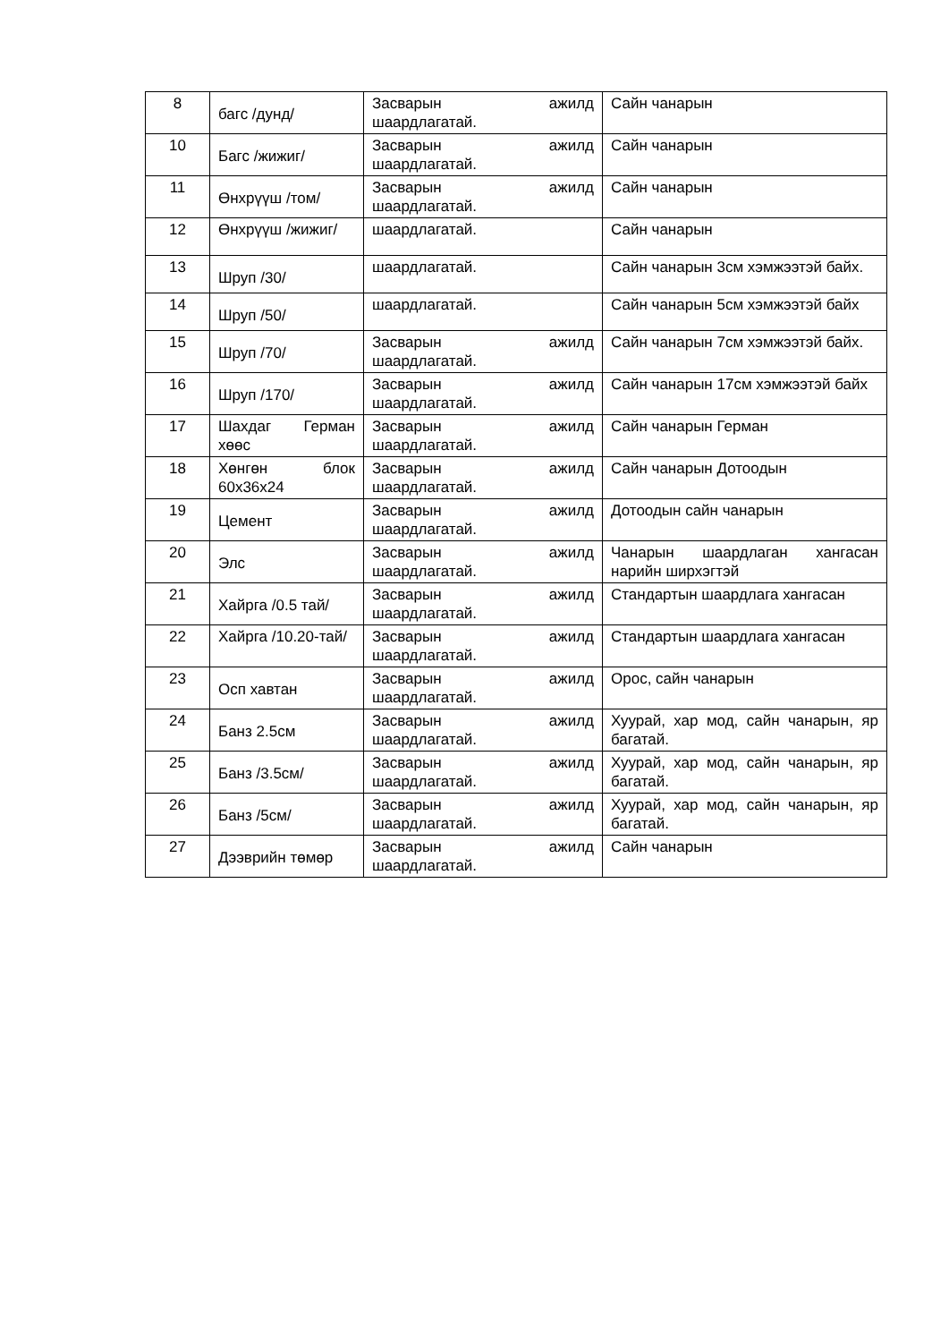| 8 | багс /дунд/ | Засварын ажилд шаардлагатай. | Сайн чанарын |
| 10 | Багс /жижиг/ | Засварын ажилд шаардлагатай. | Сайн чанарын |
| 11 | Өнхрүүш /том/ | Засварын ажилд шаардлагатай. | Сайн чанарын |
| 12 | Өнхрүүш /жижиг/ | шаардлагатай. | Сайн чанарын |
| 13 | Шруп /30/ | шаардлагатай. | Сайн чанарын 3см хэмжээтэй байх. |
| 14 | Шруп /50/ | шаардлагатай. | Сайн чанарын 5см хэмжээтэй байх |
| 15 | Шруп /70/ | Засварын ажилд шаардлагатай. | Сайн чанарын 7см хэмжээтэй байх. |
| 16 | Шруп /170/ | Засварын ажилд шаардлагатай. | Сайн чанарын 17см хэмжээтэй байх |
| 17 | Шахдаг Герман хөөс | Засварын ажилд шаардлагатай. | Сайн чанарын Герман |
| 18 | Хөнгөн блок 60х36х24 | Засварын ажилд шаардлагатай. | Сайн чанарын Дотоодын |
| 19 | Цемент | Засварын ажилд шаардлагатай. | Дотоодын сайн чанарын |
| 20 | Элс | Засварын ажилд шаардлагатай. | Чанарын шаардлаган хангасан нарийн ширхэгтэй |
| 21 | Хайрга /0.5 тай/ | Засварын ажилд шаардлагатай. | Стандартын шаардлага хангасан |
| 22 | Хайрга /10.20-тай/ | Засварын ажилд шаардлагатай. | Стандартын шаардлага хангасан |
| 23 | Осп хавтан | Засварын ажилд шаардлагатай. | Орос, сайн чанарын |
| 24 | Банз 2.5см | Засварын ажилд шаардлагатай. | Хуурай, хар мод, сайн чанарын, яр багатай. |
| 25 | Банз /3.5см/ | Засварын ажилд шаардлагатай. | Хуурай, хар мод, сайн чанарын, яр багатай. |
| 26 | Банз /5см/ | Засварын ажилд шаардлагатай. | Хуурай, хар мод, сайн чанарын, яр багатай. |
| 27 | Дээврийн төмөр | Засварын ажилд шаардлагатай. | Сайн чанарын |